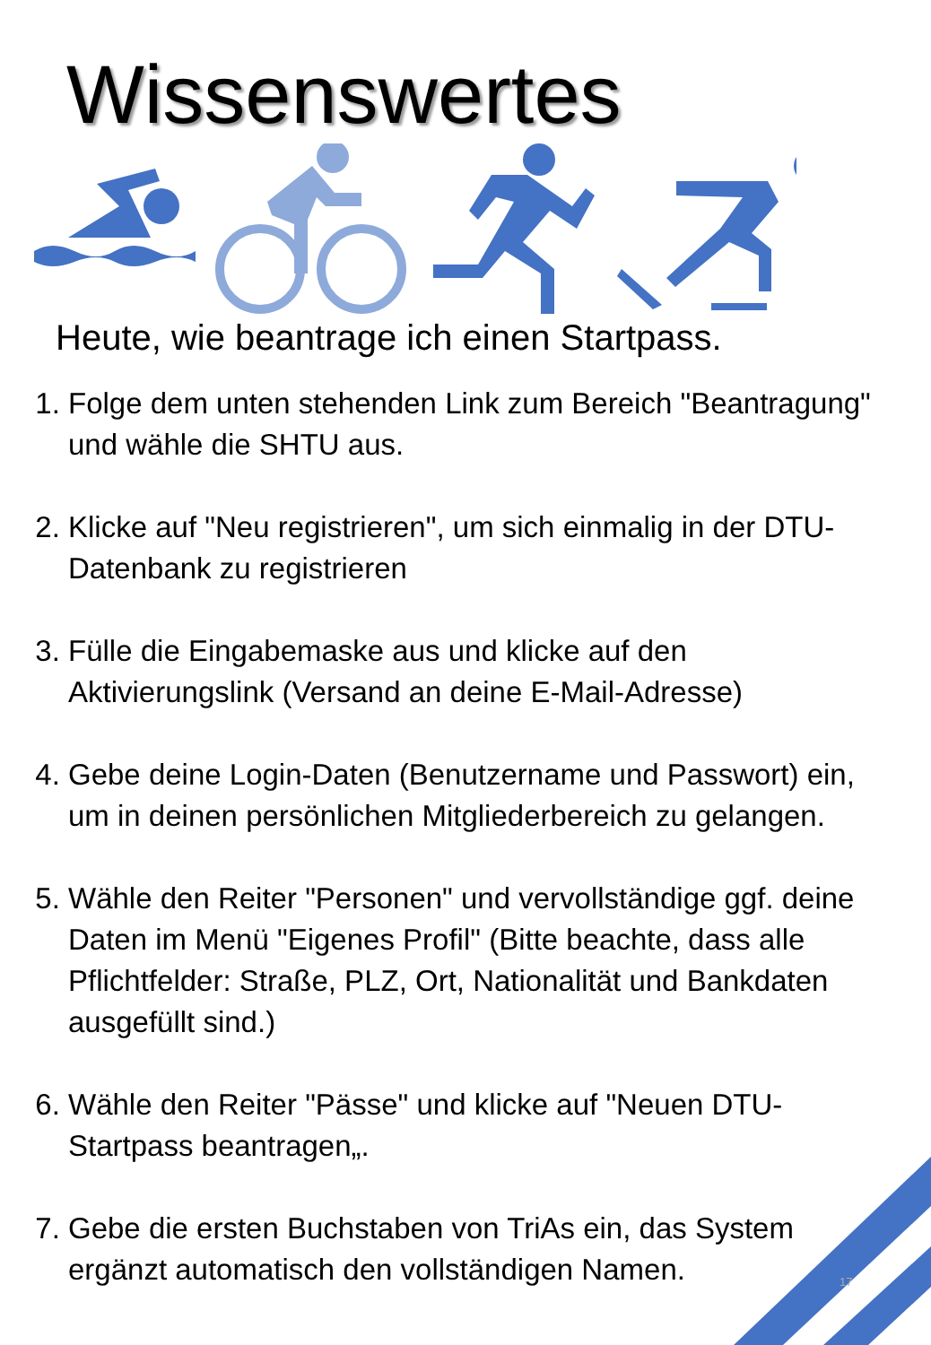Wissenswertes
Heute, wie beantrage ich einen Startpass.
1. Folge dem unten stehenden Link zum Bereich "Beantragung" und wähle die SHTU aus.
2. Klicke auf "Neu registrieren", um sich einmalig in der DTU-Datenbank zu registrieren
3. Fülle die Eingabemaske aus und klicke auf den Aktivierungslink (Versand an deine E-Mail-Adresse)
4. Gebe deine Login-Daten (Benutzername und Passwort) ein, um in deinen persönlichen Mitgliederbereich zu gelangen.
5. Wähle den Reiter "Personen" und vervollständige ggf. deine Daten im Menü "Eigenes Profil" (Bitte beachte, dass alle Pflichtfelder: Straße, PLZ, Ort, Nationalität und Bankdaten ausgefüllt sind.)
6. Wähle den Reiter "Pässe" und klicke auf "Neuen DTU-Startpass beantragen„.
7. Gebe die ersten Buchstaben von TriAs ein, das System ergänzt automatisch den vollständigen Namen.
17